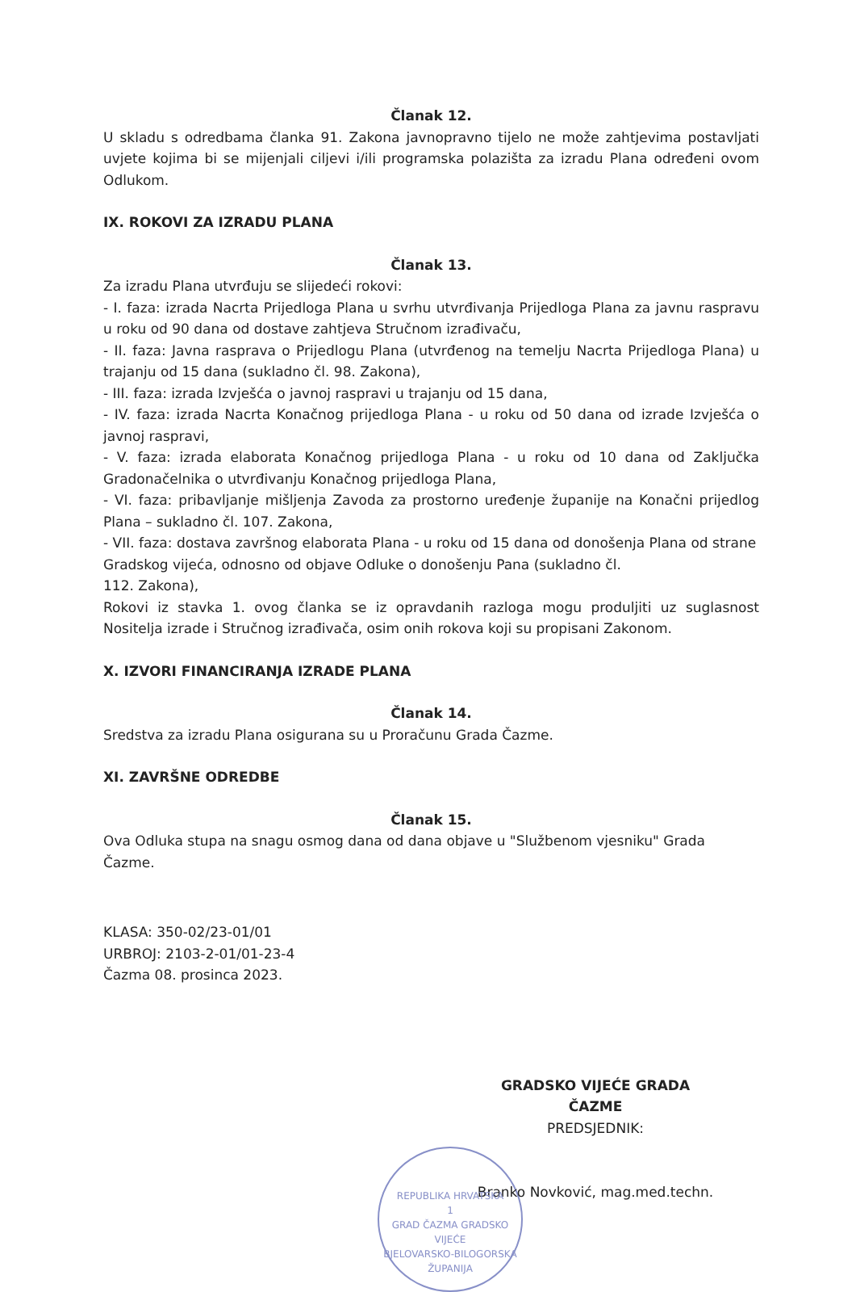Članak 12.
U skladu s odredbama članka 91. Zakona javnopravno tijelo ne može zahtjevima postavljati uvjete kojima bi se mijenjali ciljevi i/ili programska polazišta za izradu Plana određeni ovom Odlukom.
IX. ROKOVI ZA IZRADU PLANA
Članak 13.
Za izradu Plana utvrđuju se slijedeći rokovi:
- I. faza: izrada Nacrta Prijedloga Plana u svrhu utvrđivanja Prijedloga Plana za javnu raspravu u roku od 90 dana od dostave zahtjeva Stručnom izrađivaču,
- II. faza: Javna rasprava o Prijedlogu Plana (utvrđenog na temelju Nacrta Prijedloga Plana) u trajanju od 15 dana (sukladno čl. 98. Zakona),
- III. faza: izrada Izvješća o javnoj raspravi u trajanju od 15 dana,
- IV. faza: izrada Nacrta Konačnog prijedloga Plana - u roku od 50 dana od izrade Izvješća o javnoj raspravi,
- V. faza: izrada elaborata Konačnog prijedloga Plana - u roku od 10 dana od Zaključka Gradonačelnika o utvrđivanju Konačnog prijedloga Plana,
- VI. faza: pribavljanje mišljenja Zavoda za prostorno uređenje županije na Konačni prijedlog Plana – sukladno čl. 107. Zakona,
- VII. faza: dostava završnog elaborata Plana - u roku od 15 dana od donošenja Plana od strane Gradskog vijeća, odnosno od objave Odluke o donošenju Pana (sukladno čl.
112. Zakona),
Rokovi iz stavka 1. ovog članka se iz opravdanih razloga mogu produljiti uz suglasnost Nositelja izrade i Stručnog izrađivača, osim onih rokova koji su propisani Zakonom.
X. IZVORI FINANCIRANJA IZRADE PLANA
Članak 14.
Sredstva za izradu Plana osigurana su u Proračunu Grada Čazme.
XI. ZAVRŠNE ODREDBE
Članak 15.
Ova Odluka stupa na snagu osmog dana od dana objave u "Službenom vjesniku" Grada Čazme.
KLASA: 350-02/23-01/01
URBROJ: 2103-2-01/01-23-4
Čazma 08. prosinca 2023.
GRADSKO VIJEĆE GRADA ČAZME
PREDSJEDNIK:
Branko Novković, mag.med.techn.
REPUBLIKA HRVATSKA
1
GRAD ČAZMA GRADSKO VIJEĆE
BJELOVARSKO-BILOGORSKA ŽUPANIJA